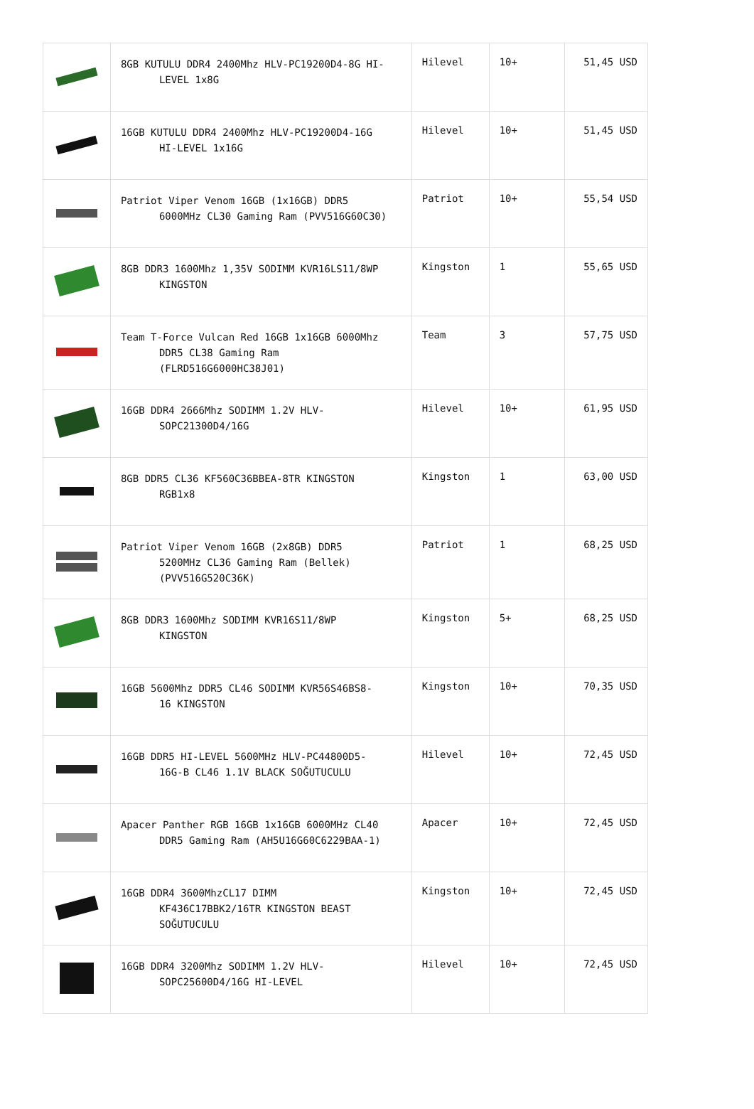| | 8GB KUTULU DDR4 2400Mhz HLV-PC19200D4-8G HI- LEVEL 1x8G | Hilevel | 10+ | 51,45 USD |
| | 16GB KUTULU DDR4 2400Mhz HLV-PC19200D4-16G HI-LEVEL 1x16G | Hilevel | 10+ | 51,45 USD |
| | Patriot Viper Venom 16GB (1x16GB) DDR5 6000MHz CL30 Gaming Ram (PVV516G60C30) | Patriot | 10+ | 55,54 USD |
| | 8GB DDR3 1600Mhz 1,35V SODIMM KVR16LS11/8WP KINGSTON | Kingston | 1 | 55,65 USD |
| | Team T-Force Vulcan Red 16GB 1x16GB 6000Mhz DDR5 CL38 Gaming Ram (FLRD516G6000HC38J01) | Team | 3 | 57,75 USD |
| | 16GB DDR4 2666Mhz SODIMM 1.2V HLV- SOPC21300D4/16G | Hilevel | 10+ | 61,95 USD |
| | 8GB DDR5 CL36 KF560C36BBEA-8TR KINGSTON RGB1x8 | Kingston | 1 | 63,00 USD |
| | Patriot Viper Venom 16GB (2x8GB) DDR5 5200MHz CL36 Gaming Ram (Bellek) (PVV516G520C36K) | Patriot | 1 | 68,25 USD |
| | 8GB DDR3 1600Mhz SODIMM KVR16S11/8WP KINGSTON | Kingston | 5+ | 68,25 USD |
| | 16GB 5600Mhz DDR5 CL46 SODIMM KVR56S46BS8- 16 KINGSTON | Kingston | 10+ | 70,35 USD |
| | 16GB DDR5 HI-LEVEL 5600MHz HLV-PC44800D5- 16G-B CL46 1.1V BLACK SOĞUTUCULU | Hilevel | 10+ | 72,45 USD |
| | Apacer Panther RGB 16GB 1x16GB 6000MHz CL40 DDR5 Gaming Ram (AH5U16G60C6229BAA-1) | Apacer | 10+ | 72,45 USD |
| | 16GB DDR4 3600MhzCL17 DIMM KF436C17BBK2/16TR KINGSTON BEAST SOĞUTUCULU | Kingston | 10+ | 72,45 USD |
| | 16GB DDR4 3200Mhz SODIMM 1.2V HLV- SOPC25600D4/16G HI-LEVEL | Hilevel | 10+ | 72,45 USD |